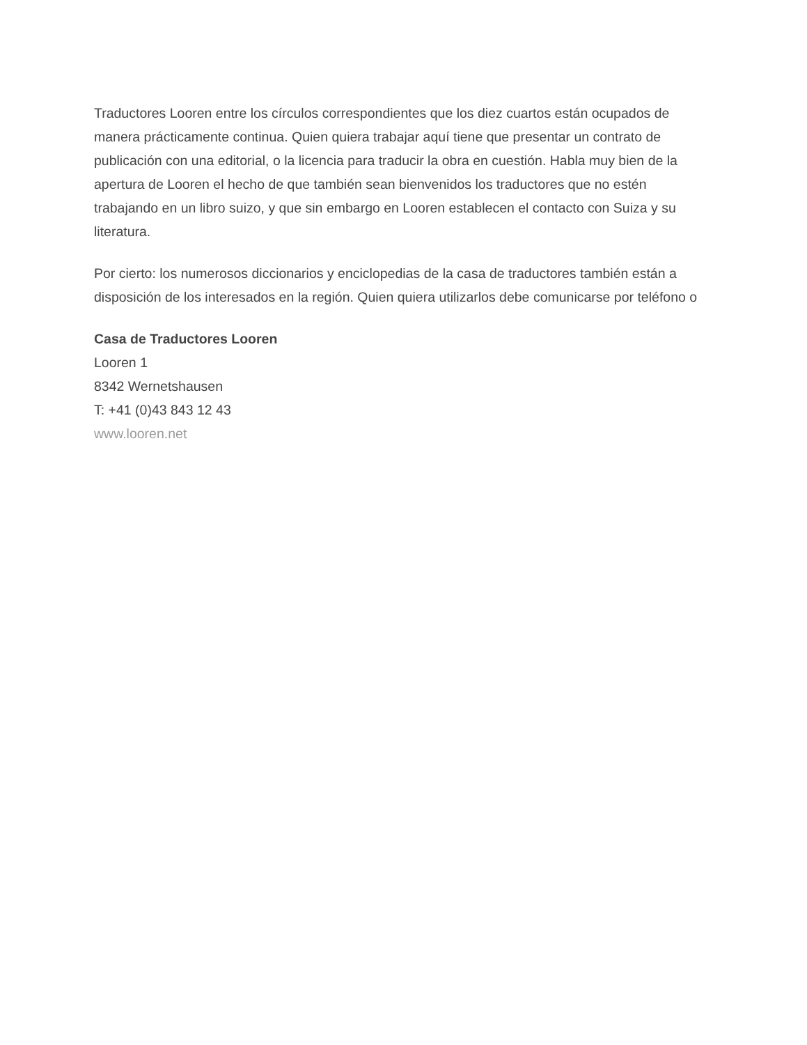Traductores Looren entre los círculos correspondientes que los diez cuartos están ocupados de manera prácticamente continua. Quien quiera trabajar aquí tiene que presentar un contrato de publicación con una editorial, o la licencia para traducir la obra en cuestión. Habla muy bien de la apertura de Looren el hecho de que también sean bienvenidos los traductores que no estén trabajando en un libro suizo, y que sin embargo en Looren establecen el contacto con Suiza y su literatura.
Por cierto: los numerosos diccionarios y enciclopedias de la casa de traductores también están a disposición de los interesados en la región. Quien quiera utilizarlos debe comunicarse por teléfono o
Casa de Traductores Looren
Looren 1
8342 Wernetshausen
T: +41 (0)43 843 12 43
www.looren.net